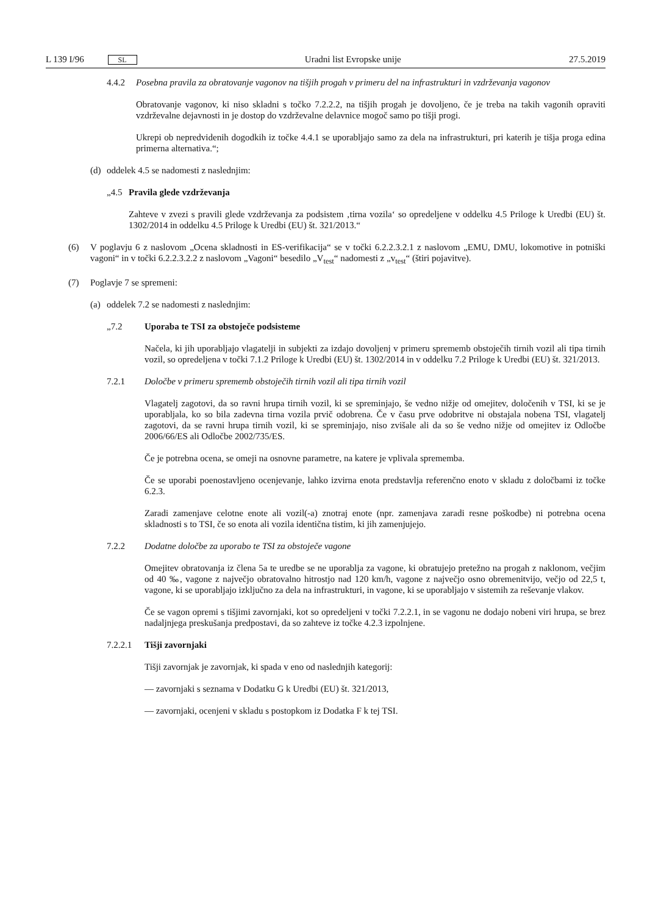L 139 I/96 SL Uradni list Evropske unije 27.5.2019
4.4.2 Posebna pravila za obratovanje vagonov na tišjih progah v primeru del na infrastrukturi in vzdrževanja vagonov
Obratovanje vagonov, ki niso skladni s točko 7.2.2.2, na tišjih progah je dovoljeno, če je treba na takih vagonih opraviti vzdrževalne dejavnosti in je dostop do vzdrževalne delavnice mogoč samo po tišji progi.
Ukrepi ob nepredvidenih dogodkih iz točke 4.4.1 se uporabljajo samo za dela na infrastrukturi, pri katerih je tišja proga edina primerna alternativa.“;
(d) oddelek 4.5 se nadomesti z naslednjim:
„4.5 Pravila glede vzdrževanja
Zahteve v zvezi s pravili glede vzdrževanja za podsistem ‚tirna vozila‘ so opredeljene v oddelku 4.5 Priloge k Uredbi (EU) št. 1302/2014 in oddelku 4.5 Priloge k Uredbi (EU) št. 321/2013.“
(6) V poglavju 6 z naslovom „Ocena skladnosti in ES-verifikacija“ se v točki 6.2.2.3.2.1 z naslovom „EMU, DMU, lokomotive in potniški vagoni“ in v točki 6.2.2.3.2.2 z naslovom „Vagoni“ besedilo „V<sub>test</sub>“ nadomesti z „v<sub>test</sub>“ (štiri pojavitve).
(7) Poglavje 7 se spremeni:
(a) oddelek 7.2 se nadomesti z naslednjim:
„7.2 Uporaba te TSI za obstoječe podsisteme
Načela, ki jih uporabljajo vlagatelji in subjekti za izdajo dovoljenj v primeru sprememb obstoječih tirnih vozil ali tipa tirnih vozil, so opredeljena v točki 7.1.2 Priloge k Uredbi (EU) št. 1302/2014 in v oddelku 7.2 Priloge k Uredbi (EU) št. 321/2013.
7.2.1 Določbe v primeru sprememb obstoječih tirnih vozil ali tipa tirnih vozil
Vlagatelj zagotovi, da so ravni hrupa tirnih vozil, ki se spreminjajo, še vedno nižje od omejitev, določenih v TSI, ki se je uporabljala, ko so bila zadevna tirna vozila prvič odobrena. Če v času prve odobritve ni obstajala nobena TSI, vlagatelj zagotovi, da se ravni hrupa tirnih vozil, ki se spreminjajo, niso zvišale ali da so še vedno nižje od omejitev iz Odločbe 2006/66/ES ali Odločbe 2002/735/ES.
Če je potrebna ocena, se omeji na osnovne parametre, na katere je vplivala sprememba.
Če se uporabi poenostavljeno ocenjevanje, lahko izvirna enota predstavlja referenčno enoto v skladu z določbami iz točke 6.2.3.
Zaradi zamenjave celotne enote ali vozil(-a) znotraj enote (npr. zamenjava zaradi resne poškodbe) ni potrebna ocena skladnosti s to TSI, če so enota ali vozila identična tistim, ki jih zamenjujejo.
7.2.2 Dodatne določbe za uporabo te TSI za obstoječe vagone
Omejitev obratovanja iz člena 5a te uredbe se ne uporablja za vagone, ki obratujejo pretežno na progah z naklonom, večjim od 40 ‰, vagone z največjo obratovalno hitrostjo nad 120 km/h, vagone z največjo osno obremenitvijo, večjo od 22,5 t, vagone, ki se uporabljajo izključno za dela na infrastrukturi, in vagone, ki se uporabljajo v sistemih za reševanje vlakov.
Če se vagon opremi s tišjimi zavornjaki, kot so opredeljeni v točki 7.2.2.1, in se vagonu ne dodajo nobeni viri hrupa, se brez nadaljnjega preskušanja predpostavi, da so zahteve iz točke 4.2.3 izpolnjene.
7.2.2.1 Tišji zavornjaki
Tišji zavornjak je zavornjak, ki spada v eno od naslednjih kategorij:
— zavornjaki s seznama v Dodatku G k Uredbi (EU) št. 321/2013,
— zavornjaki, ocenjeni v skladu s postopkom iz Dodatka F k tej TSI.